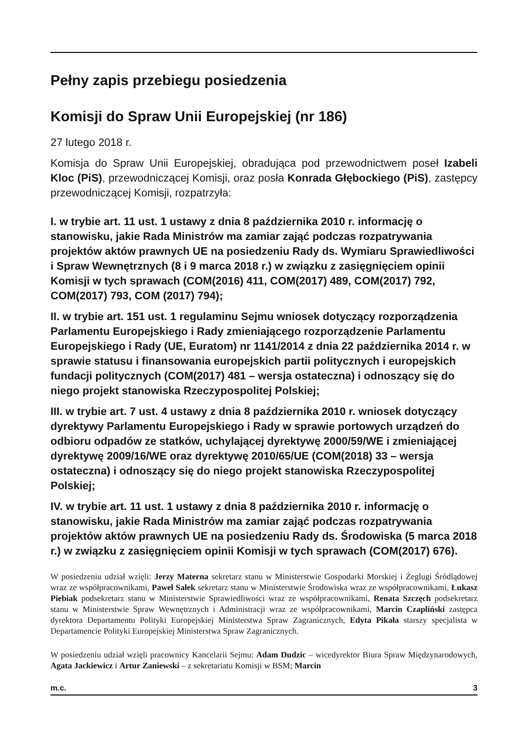Pełny zapis przebiegu posiedzenia
Komisji do Spraw Unii Europejskiej (nr 186)
27 lutego 2018 r.
Komisja do Spraw Unii Europejskiej, obradująca pod przewodnictwem poseł Izabeli Kloc (PiS), przewodniczącej Komisji, oraz posła Konrada Głębockiego (PiS), zastępcy przewodniczącej Komisji, rozpatrzyła:
I. w trybie art. 11 ust. 1 ustawy z dnia 8 października 2010 r. informację o stanowisku, jakie Rada Ministrów ma zamiar zająć podczas rozpatrywania projektów aktów prawnych UE na posiedzeniu Rady ds. Wymiaru Sprawiedliwości i Spraw Wewnętrznych (8 i 9 marca 2018 r.) w związku z zasięgnięciem opinii Komisji w tych sprawach (COM(2016) 411, COM(2017) 489, COM(2017) 792, COM(2017) 793, COM (2017) 794);
II. w trybie art. 151 ust. 1 regulaminu Sejmu wniosek dotyczący rozporządzenia Parlamentu Europejskiego i Rady zmieniającego rozporządzenie Parlamentu Europejskiego i Rady (UE, Euratom) nr 1141/2014 z dnia 22 października 2014 r. w sprawie statusu i finansowania europejskich partii politycznych i europejskich fundacji politycznych (COM(2017) 481 – wersja ostateczna) i odnoszący się do niego projekt stanowiska Rzeczypospolitej Polskiej;
III. w trybie art. 7 ust. 4 ustawy z dnia 8 października 2010 r. wniosek dotyczący dyrektywy Parlamentu Europejskiego i Rady w sprawie portowych urządzeń do odbioru odpadów ze statków, uchylającej dyrektywę 2000/59/WE i zmieniającej dyrektywę 2009/16/WE oraz dyrektywę 2010/65/UE (COM(2018) 33 – wersja ostateczna) i odnoszący się do niego projekt stanowiska Rzeczypospolitej Polskiej;
IV. w trybie art. 11 ust. 1 ustawy z dnia 8 października 2010 r. informację o stanowisku, jakie Rada Ministrów ma zamiar zająć podczas rozpatrywania projektów aktów prawnych UE na posiedzeniu Rady ds. Środowiska (5 marca 2018 r.) w związku z zasięgnięciem opinii Komisji w tych sprawach (COM(2017) 676).
W posiedzeniu udział wzięli: Jerzy Materna sekretarz stanu w Ministerstwie Gospodarki Morskiej i Żeglugi Śródlądowej wraz ze współpracownikami, Paweł Sałek sekretarz stanu w Ministerstwie Środowiska wraz ze współpracownikami, Łukasz Piebiak podsekretarz stanu w Ministerstwie Sprawiedliwości wraz ze współpracownikami, Renata Szczęch podsekretarz stanu w Ministerstwie Spraw Wewnętrznych i Administracji wraz ze współpracownikami, Marcin Czapliński zastępca dyrektora Departamentu Polityki Europejskiej Ministerstwa Spraw Zagranicznych, Edyta Pikała starszy specjalista w Departamencie Polityki Europejskiej Ministerstwa Spraw Zagranicznych.
W posiedzeniu udział wzięli pracownicy Kancelarii Sejmu: Adam Dudzic – wicedyrektor Biura Spraw Międzynarodowych, Agata Jackiewicz i Artur Zaniewski – z sekretariatu Komisji w BSM; Marcin
m.c. 3